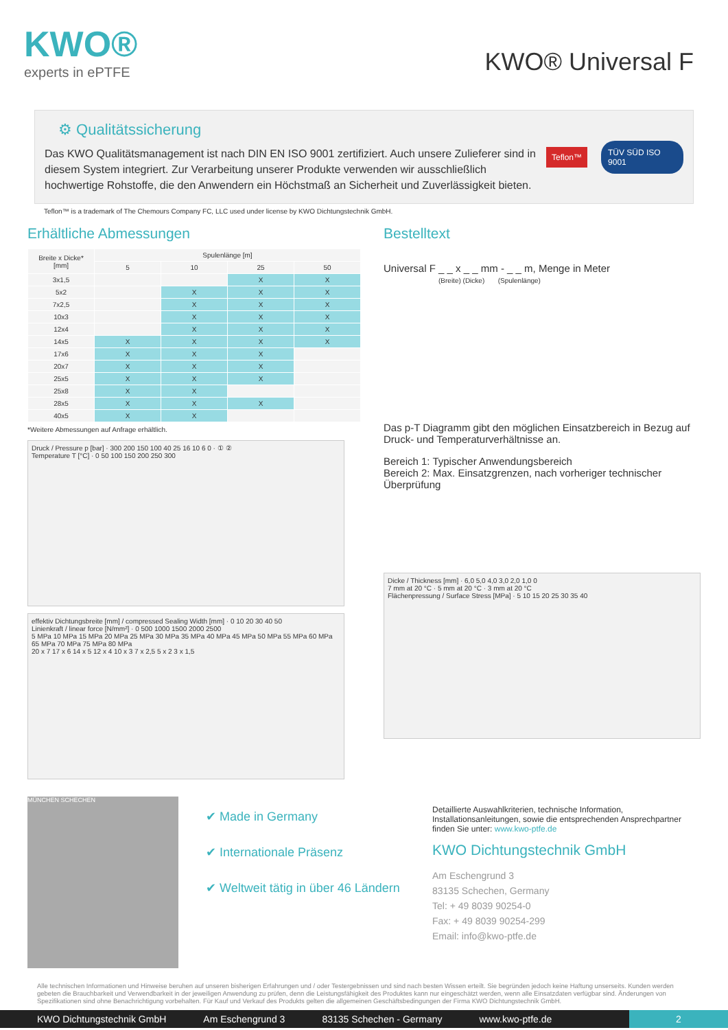KWO®
experts in ePTFE
KWO® Universal F
⚙ Qualitätssicherung
Das KWO Qualitätsmanagement ist nach DIN EN ISO 9001 zertifiziert. Auch unsere Zulieferer sind in diesem System integriert. Zur Verarbeitung unserer Produkte verwenden wir ausschließlich hochwertige Rohstoffe, die den Anwendern ein Höchstmaß an Sicherheit und Zuverlässigkeit bieten.
Teflon™ TÜV SÜD ISO 9001
Teflon™ is a trademark of The Chemours Company FC, LLC used under license by KWO Dichtungstechnik GmbH.
Erhältliche Abmessungen
| Breite x Dicke* [mm] | Spulenlänge [m] | | | |
| --- | --- | --- | --- | --- |
| | 5 | 10 | 25 | 50 |
| 3x1,5 | | | X | X |
| 5x2 | | X | X | X |
| 7x2,5 | | X | X | X |
| 10x3 | | X | X | X |
| 12x4 | | X | X | X |
| 14x5 | X | X | X | X |
| 17x6 | X | X | X | |
| 20x7 | X | X | X | |
| 25x5 | X | X | X | |
| 25x8 | X | X | | |
| 28x5 | X | X | X | |
| 40x5 | X | X | | |
*Weitere Abmessungen auf Anfrage erhältlich.
Druck / Pressure p [bar] · 300 200 150 100 40 25 16 10 6 0 · ① ②
Temperature T [°C] · 0 50 100 150 200 250 300
effektiv Dichtungsbreite [mm] / compressed Sealing Width [mm] · 0 10 20 30 40 50
Linienkraft / linear force [N/mm²] · 0 500 1000 1500 2000 2500
5 MPa 10 MPa 15 MPa 20 MPa 25 MPa 30 MPa 35 MPa 40 MPa 45 MPa 50 MPa 55 MPa 60 MPa 65 MPa 70 MPa 75 MPa 80 MPa
20 x 7 17 x 6 14 x 5 12 x 4 10 x 3 7 x 2,5 5 x 2 3 x 1,5
Bestelltext
Universal F _ _ x _ _ mm - _ _ m, Menge in Meter
(Breite) (Dicke) (Spulenlänge)
Das p-T Diagramm gibt den möglichen Einsatzbereich in Bezug auf Druck- und Temperaturverhältnisse an.
Bereich 1: Typischer Anwendungsbereich
Bereich 2: Max. Einsatzgrenzen, nach vorheriger technischer Überprüfung
Dicke / Thickness [mm] · 6,0 5,0 4,0 3,0 2,0 1,0 0
7 mm at 20 °C · 5 mm at 20 °C · 3 mm at 20 °C
Flächenpressung / Surface Stress [MPa] · 5 10 15 20 25 30 35 40
MÜNCHEN SCHECHEN
✔ Made in Germany
✔ Internationale Präsenz
✔ Weltweit tätig in über 46 Ländern
Detaillierte Auswahlkriterien, technische Information, Installationsanleitungen, sowie die entsprechenden Ansprechpartner finden Sie unter: www.kwo-ptfe.de
KWO Dichtungstechnik GmbH
Am Eschengrund 3
83135 Schechen, Germany
Tel: + 49 8039 90254-0
Fax: + 49 8039 90254-299
Email: info@kwo-ptfe.de
Alle technischen Informationen und Hinweise beruhen auf unseren bisherigen Erfahrungen und / oder Testergebnissen und sind nach besten Wissen erteilt. Sie begründen jedoch keine Haftung unserseits. Kunden werden gebeten die Brauchbarkeit und Verwendbarkeit in der jeweiligen Anwendung zu prüfen, denn die Leistungsfähigkeit des Produktes kann nur eingeschätzt werden, wenn alle Einsatzdaten verfügbar sind. Änderungen von Spezifikationen sind ohne Benachrichtigung vorbehalten. Für Kauf und Verkauf des Produkts gelten die allgemeinen Geschäftsbedingungen der Firma KWO Dichtungstechnik GmbH.
KWO Dichtungstechnik GmbH Am Eschengrund 3 83135 Schechen - Germany www.kwo-ptfe.de 2